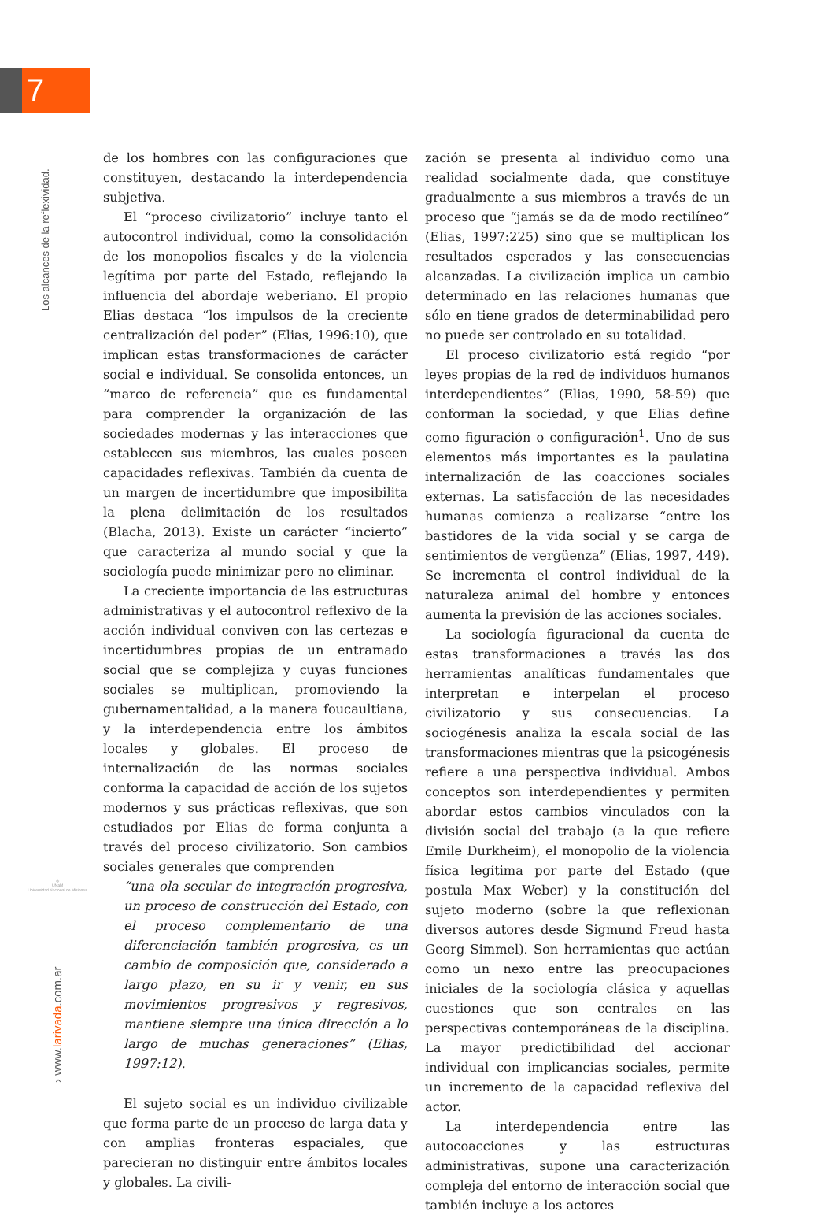7
Los alcances de la reflexividad.
◎
UNaM
Universidad Nacional de Misiones
› www.larivada.com.ar
de los hombres con las configuraciones que constituyen, destacando la interdependencia subjetiva.
El “proceso civilizatorio” incluye tanto el autocontrol individual, como la consolidación de los monopolios fiscales y de la violencia legítima por parte del Estado, reflejando la influencia del abordaje weberiano. El propio Elias destaca “los impulsos de la creciente centralización del poder” (Elias, 1996:10), que implican estas transformaciones de carácter social e individual. Se consolida entonces, un “marco de referencia” que es fundamental para comprender la organización de las sociedades modernas y las interacciones que establecen sus miembros, las cuales poseen capacidades reflexivas. También da cuenta de un margen de incertidumbre que imposibilita la plena delimitación de los resultados (Blacha, 2013). Existe un carácter “incierto” que caracteriza al mundo social y que la sociología puede minimizar pero no eliminar.
La creciente importancia de las estructuras administrativas y el autocontrol reflexivo de la acción individual conviven con las certezas e incertidumbres propias de un entramado social que se complejiza y cuyas funciones sociales se multiplican, promoviendo la gubernamentalidad, a la manera foucaultiana, y la interdependencia entre los ámbitos locales y globales. El proceso de internalización de las normas sociales conforma la capacidad de acción de los sujetos modernos y sus prácticas reflexivas, que son estudiados por Elias de forma conjunta a través del proceso civilizatorio. Son cambios sociales generales que comprenden
“una ola secular de integración progresiva, un proceso de construcción del Estado, con el proceso complementario de una diferenciación también progresiva, es un cambio de composición que, considerado a largo plazo, en su ir y venir, en sus movimientos progresivos y regresivos, mantiene siempre una única dirección a lo largo de muchas generaciones” (Elias, 1997:12).
El sujeto social es un individuo civilizable que forma parte de un proceso de larga data y con amplias fronteras espaciales, que parecieran no distinguir entre ámbitos locales y globales. La civili-
zación se presenta al individuo como una realidad socialmente dada, que constituye gradualmente a sus miembros a través de un proceso que “jamás se da de modo rectilíneo” (Elias, 1997:225) sino que se multiplican los resultados esperados y las consecuencias alcanzadas. La civilización implica un cambio determinado en las relaciones humanas que sólo en tiene grados de determinabilidad pero no puede ser controlado en su totalidad.
El proceso civilizatorio está regido “por leyes propias de la red de individuos humanos interdependientes” (Elias, 1990, 58-59) que conforman la sociedad, y que Elias define como figuración o configuración<sup>1</sup>. Uno de sus elementos más importantes es la paulatina internalización de las coacciones sociales externas. La satisfacción de las necesidades humanas comienza a realizarse “entre los bastidores de la vida social y se carga de sentimientos de vergüenza” (Elias, 1997, 449). Se incrementa el control individual de la naturaleza animal del hombre y entonces aumenta la previsión de las acciones sociales.
La sociología figuracional da cuenta de estas transformaciones a través las dos herramientas analíticas fundamentales que interpretan e interpelan el proceso civilizatorio y sus consecuencias. La sociogénesis analiza la escala social de las transformaciones mientras que la psicogénesis refiere a una perspectiva individual. Ambos conceptos son interdependientes y permiten abordar estos cambios vinculados con la división social del trabajo (a la que refiere Emile Durkheim), el monopolio de la violencia física legítima por parte del Estado (que postula Max Weber) y la constitución del sujeto moderno (sobre la que reflexionan diversos autores desde Sigmund Freud hasta Georg Simmel). Son herramientas que actúan como un nexo entre las preocupaciones iniciales de la sociología clásica y aquellas cuestiones que son centrales en las perspectivas contemporáneas de la disciplina. La mayor predictibilidad del accionar individual con implicancias sociales, permite un incremento de la capacidad reflexiva del actor.
La interdependencia entre las autocoacciones y las estructuras administrativas, supone una caracterización compleja del entorno de interacción social que también incluye a los actores